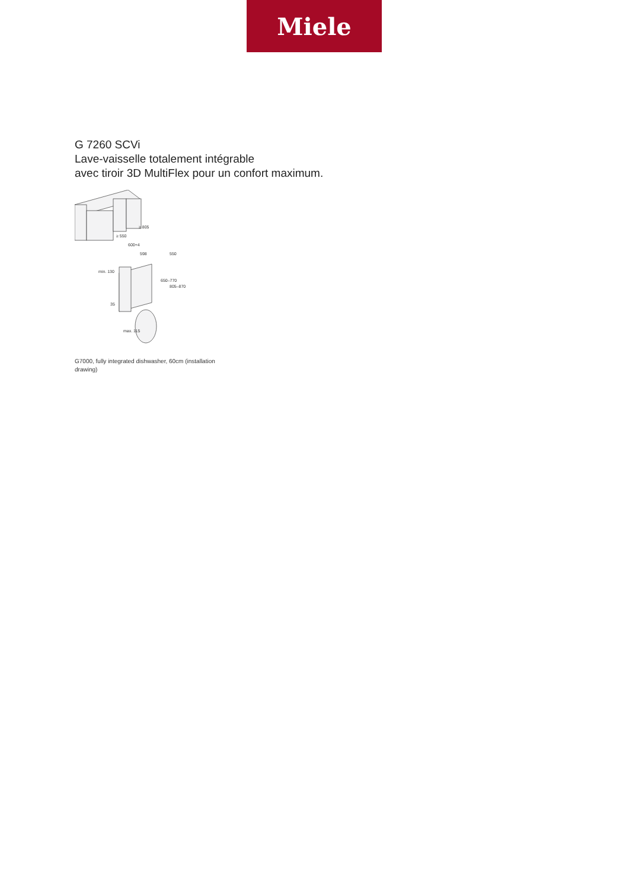Miele
G 7260 SCVi
Lave-vaisselle totalement intégrable
avec tiroir 3D MultiFlex pour un confort maximum.
≥ 805
≥ 550
600+4
598
550
650–770
805–870
min. 130
35
max. 115
G7000, fully integrated dishwasher, 60cm (installation drawing)